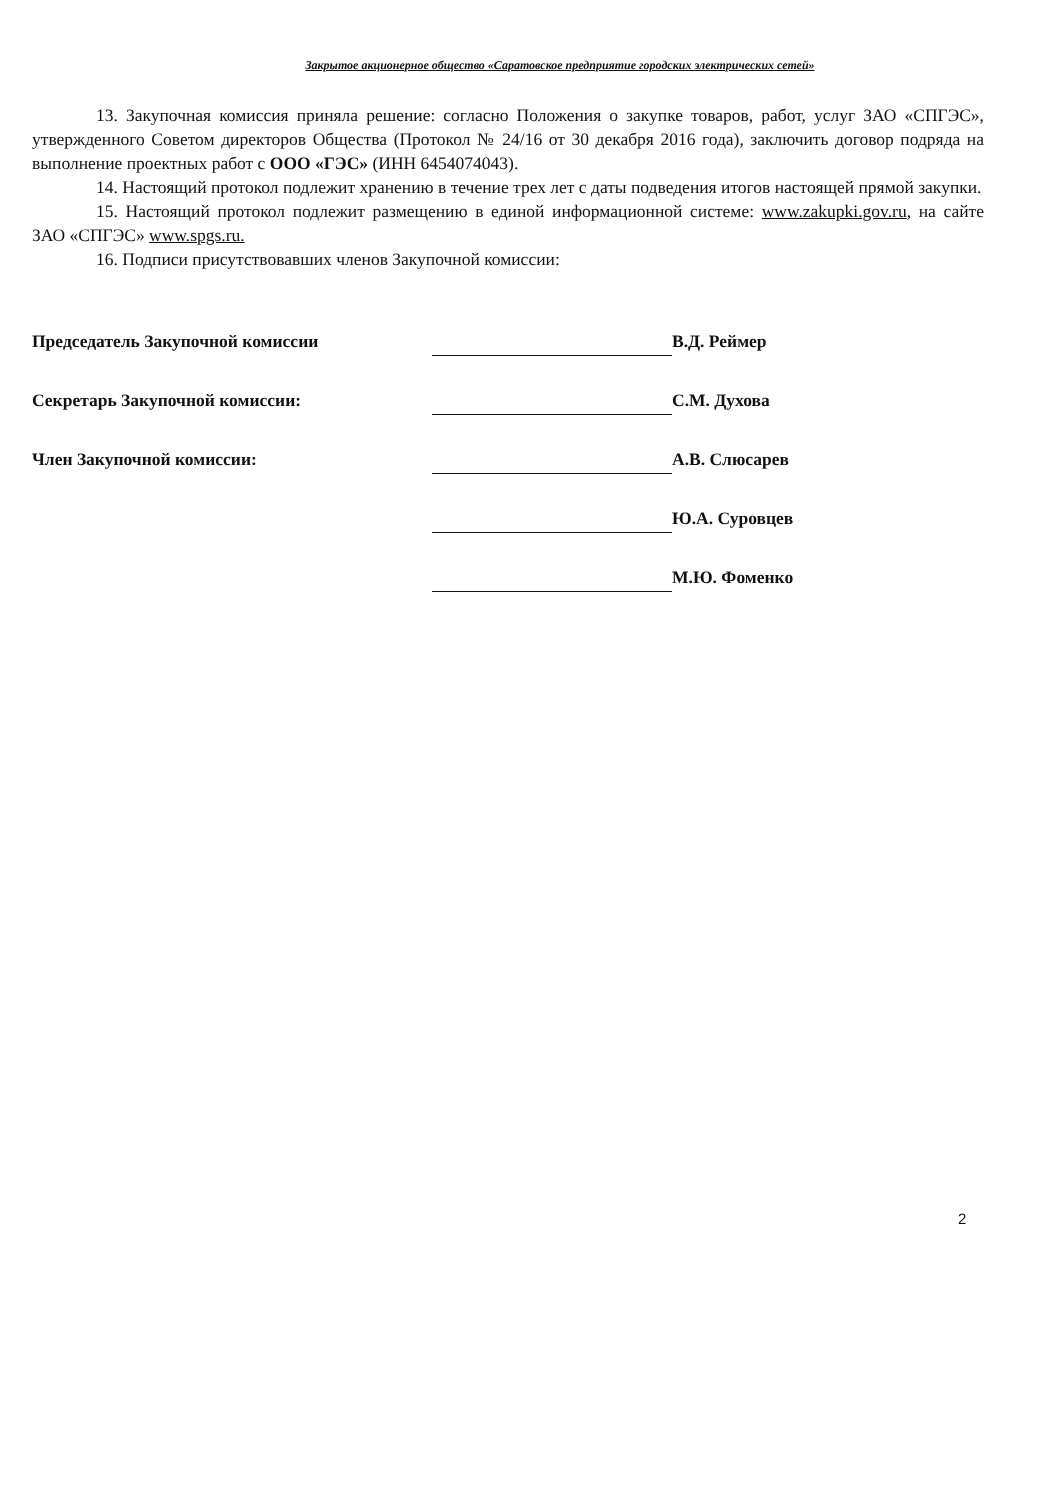Закрытое акционерное общество «Саратовское предприятие городских электрических сетей»
13. Закупочная комиссия приняла решение: согласно Положения о закупке товаров, работ, услуг ЗАО «СПГЭС», утвержденного Советом директоров Общества (Протокол № 24/16 от 30 декабря 2016 года), заключить договор подряда на выполнение проектных работ с ООО «ГЭС» (ИНН 6454074043).
14. Настоящий протокол подлежит хранению в течение трех лет с даты подведения итогов настоящей прямой закупки.
15. Настоящий протокол подлежит размещению в единой информационной системе: www.zakupki.gov.ru, на сайте ЗАО «СПГЭС» www.spgs.ru.
16. Подписи присутствовавших членов Закупочной комиссии:
| Председатель Закупочной комиссии | | В.Д. Реймер |
| Секретарь Закупочной комиссии: | | С.М. Духова |
| Член Закупочной комиссии: | | А.В. Слюсарев |
| | | Ю.А. Суровцев |
| | | М.Ю. Фоменко |
2